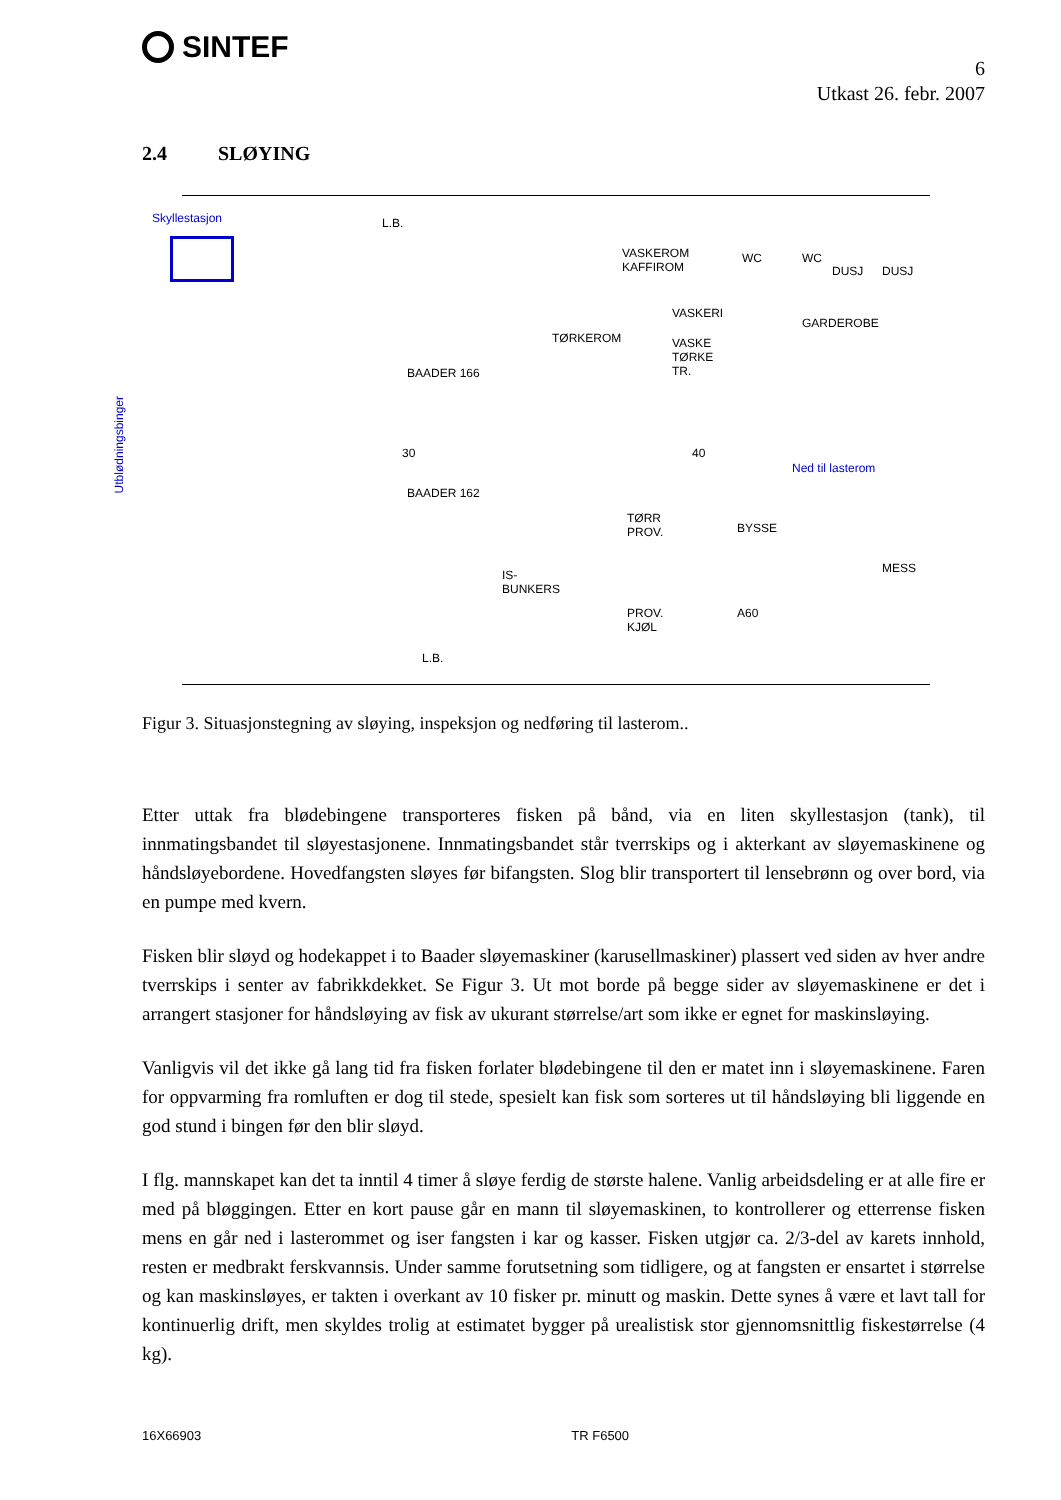SINTEF
6
Utkast 26. febr. 2007
2.4 SLØYING
Skyllestasjon
Utblødningsbinger
L.B.
VASKEROM
KAFFIROM
WC WC
DUSJ DUSJ
VASKERI
GARDEROBE
TØRKEROM
VASKE
TØRKE
TR.
BAADER 166
BAADER 162
30 40
Ned til lasterom
TØRR
PROV.
BYSSE
MESS
IS-
BUNKERS
PROV.
KJØL
A60
L.B.
Figur 3. Situasjonstegning av sløying, inspeksjon og nedføring til lasterom..
Etter uttak fra blødebingene transporteres fisken på bånd, via en liten skyllestasjon (tank), til innmatingsbandet til sløyestasjonene. Innmatingsbandet står tverrskips og i akterkant av sløyemaskinene og håndsløyebordene. Hovedfangsten sløyes før bifangsten. Slog blir transportert til lensebrønn og over bord, via en pumpe med kvern.
Fisken blir sløyd og hodekappet i to Baader sløyemaskiner (karusellmaskiner) plassert ved siden av hver andre tverrskips i senter av fabrikkdekket. Se Figur 3. Ut mot borde på begge sider av sløyemaskinene er det i arrangert stasjoner for håndsløying av fisk av ukurant størrelse/art som ikke er egnet for maskinsløying.
Vanligvis vil det ikke gå lang tid fra fisken forlater blødebingene til den er matet inn i sløyemaskinene. Faren for oppvarming fra romluften er dog til stede, spesielt kan fisk som sorteres ut til håndsløying bli liggende en god stund i bingen før den blir sløyd.
I flg. mannskapet kan det ta inntil 4 timer å sløye ferdig de største halene. Vanlig arbeidsdeling er at alle fire er med på bløggingen. Etter en kort pause går en mann til sløyemaskinen, to kontrollerer og etterrense fisken mens en går ned i lasterommet og iser fangsten i kar og kasser. Fisken utgjør ca. 2/3-del av karets innhold, resten er medbrakt ferskvannsis. Under samme forutsetning som tidligere, og at fangsten er ensartet i størrelse og kan maskinsløyes, er takten i overkant av 10 fisker pr. minutt og maskin. Dette synes å være et lavt tall for kontinuerlig drift, men skyldes trolig at estimatet bygger på urealistisk stor gjennomsnittlig fiskestørrelse (4 kg).
16X66903 TR F6500